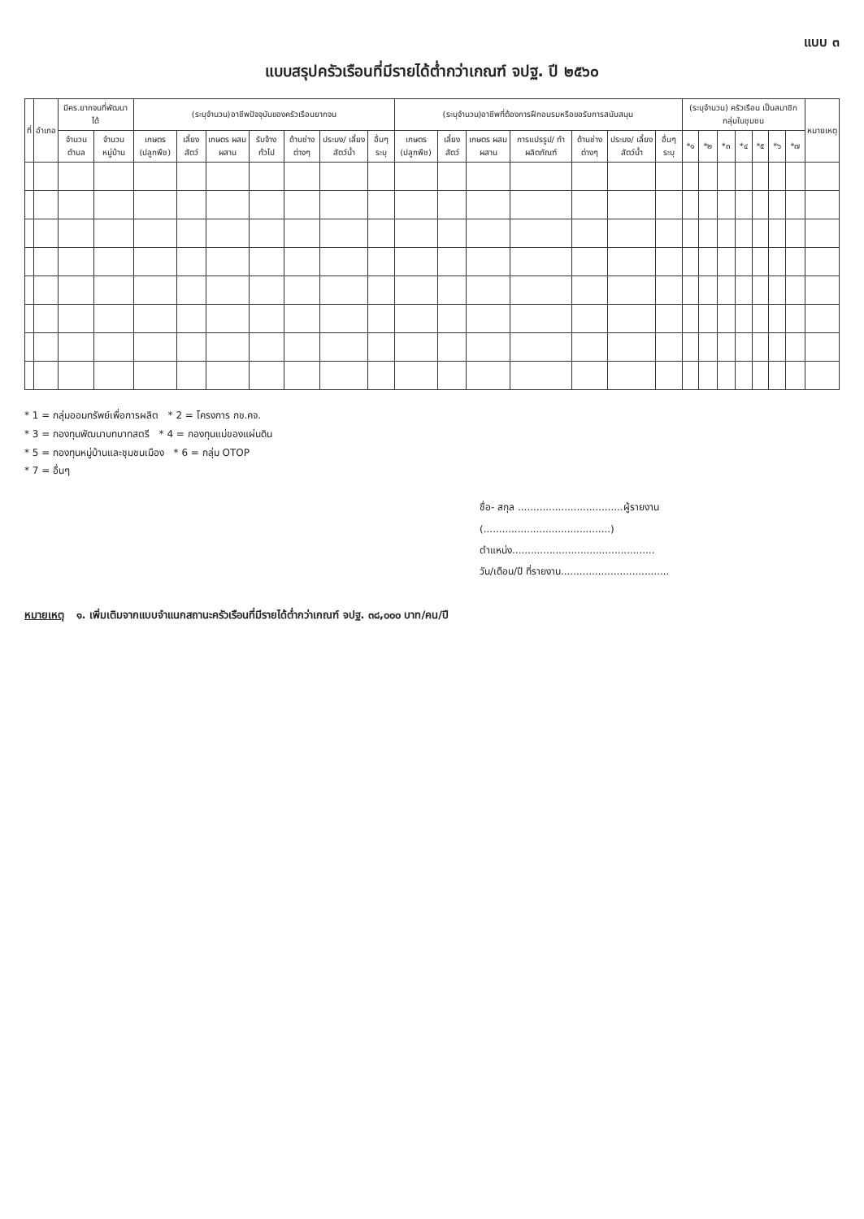แบบ ๓
แบบสรุปครัวเรือนที่มีรายได้ต่ำกว่าเกณฑ์ จปฐ. ปี ๒๕๖๐
| ที่ | อำเภอ | มีคร.ยากจนที่พัฒนาได้ | | (ระบุจำนวน)อาชีพปัจจุบันของครัวเรือนยากจน | | | | | | | (ระบุจำนวน)อาชีพที่ต้องการฝึกอบรมหรือขอรับการสนับสนุน | | | | | | | (ระบุจำนวน) ครัวเรือน เป็นสมาชิกกลุ่มในชุมชน | | | | | | | หมายเหตุ |
| --- | --- | --- | --- | --- | --- | --- | --- | --- | --- | --- | --- | --- | --- | --- | --- | --- | --- | --- | --- | --- | --- | --- | --- | --- | --- |
| | | จำนวน ตำบล | จำนวน หมู่บ้าน | เกษตร (ปลูกพืช) | เลี้ยง สัตว์ | เกษตร ผสมผสาน | รับจ้าง ทั่วไป | ด้านช่าง ต่างๆ | ประมง/ เลี้ยงสัตว์น้ำ | อื่นๆ ระบุ | เกษตร (ปลูกพืช) | เลี้ยง สัตว์ | เกษตร ผสมผสาน | การแปรรูป/ ทำผลิตภัณฑ์ | ด้านช่าง ต่างๆ | ประมง/ เลี้ยงสัตว์น้ำ | อื่นๆ ระบุ | *๑ | *๒ | *๓ | *๔ | *๕ | *๖ | *๗ | |
* 1 = กลุ่มออมทรัพย์เพื่อการผลิต * 2 = โครงการ กข.คจ.
* 3 = กองทุนพัฒนาบทบาทสตรี * 4 = กองทุนแม่ของแผ่นดิน
* 5 = กองทุนหมู่บ้านและชุมชนเมือง * 6 = กลุ่ม OTOP
* 7 = อื่นๆ
ชื่อ- สกุล ..................................ผู้รายงาน
(.........................................)
ตำแหน่ง..............................................
วัน/เดือน/ปี ที่รายงาน...................................
หมายเหตุ ๑. เพิ่มเติมจากแบบจำแนกสถานะครัวเรือนที่มีรายได้ต่ำกว่าเกณฑ์ จปฐ. ๓๘,๐๐๐ บาท/คน/ปี